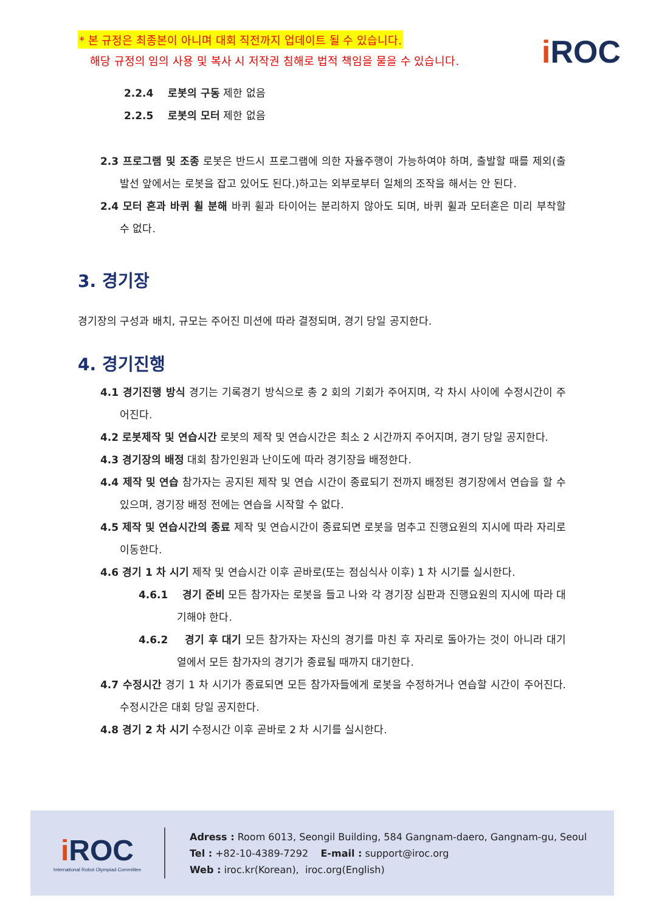* 본 규정은 최종본이 아니며 대회 직전까지 업데이트 될 수 있습니다.
해당 규정의 임의 사용 및 복사 시 저작권 침해로 법적 책임을 물을 수 있습니다.
i ROC
2.2.4 로봇의 구동 제한 없음
2.2.5 로봇의 모터 제한 없음
2.3 프로그램 및 조종 로봇은 반드시 프로그램에 의한 자율주행이 가능하여야 하며, 출발할 때를 제외(출발선 앞에서는 로봇을 잡고 있어도 된다.)하고는 외부로부터 일체의 조작을 해서는 안 된다.
2.4 모터 혼과 바퀴 휠 분해 바퀴 휠과 타이어는 분리하지 않아도 되며, 바퀴 휠과 모터혼은 미리 부착할 수 없다.
3. 경기장
경기장의 구성과 배치, 규모는 주어진 미션에 따라 결정되며, 경기 당일 공지한다.
4. 경기진행
4.1 경기진행 방식 경기는 기록경기 방식으로 총 2 회의 기회가 주어지며, 각 차시 사이에 수정시간이 주어진다.
4.2 로봇제작 및 연습시간 로봇의 제작 및 연습시간은 최소 2 시간까지 주어지며, 경기 당일 공지한다.
4.3 경기장의 배정 대회 참가인원과 난이도에 따라 경기장을 배정한다.
4.4 제작 및 연습 참가자는 공지된 제작 및 연습 시간이 종료되기 전까지 배정된 경기장에서 연습을 할 수 있으며, 경기장 배정 전에는 연습을 시작할 수 없다.
4.5 제작 및 연습시간의 종료 제작 및 연습시간이 종료되면 로봇을 멈추고 진행요원의 지시에 따라 자리로 이동한다.
4.6 경기 1 차 시기 제작 및 연습시간 이후 곧바로(또는 점심식사 이후) 1 차 시기를 실시한다.
4.6.1 경기 준비 모든 참가자는 로봇을 들고 나와 각 경기장 심판과 진행요원의 지시에 따라 대기해야 한다.
4.6.2 경기 후 대기 모든 참가자는 자신의 경기를 마친 후 자리로 돌아가는 것이 아니라 대기열에서 모든 참가자의 경기가 종료될 때까지 대기한다.
4.7 수정시간 경기 1 차 시기가 종료되면 모든 참가자들에게 로봇을 수정하거나 연습할 시간이 주어진다. 수정시간은 대회 당일 공지한다.
4.8 경기 2 차 시기 수정시간 이후 곧바로 2 차 시기를 실시한다.
i ROC
International Robot Olympiad Committee
Adress : Room 6013, Seongil Building, 584 Gangnam-daero, Gangnam-gu, Seoul
Tel : +82-10-4389-7292 E-mail : support@iroc.org
Web : iroc.kr(Korean), iroc.org(English)